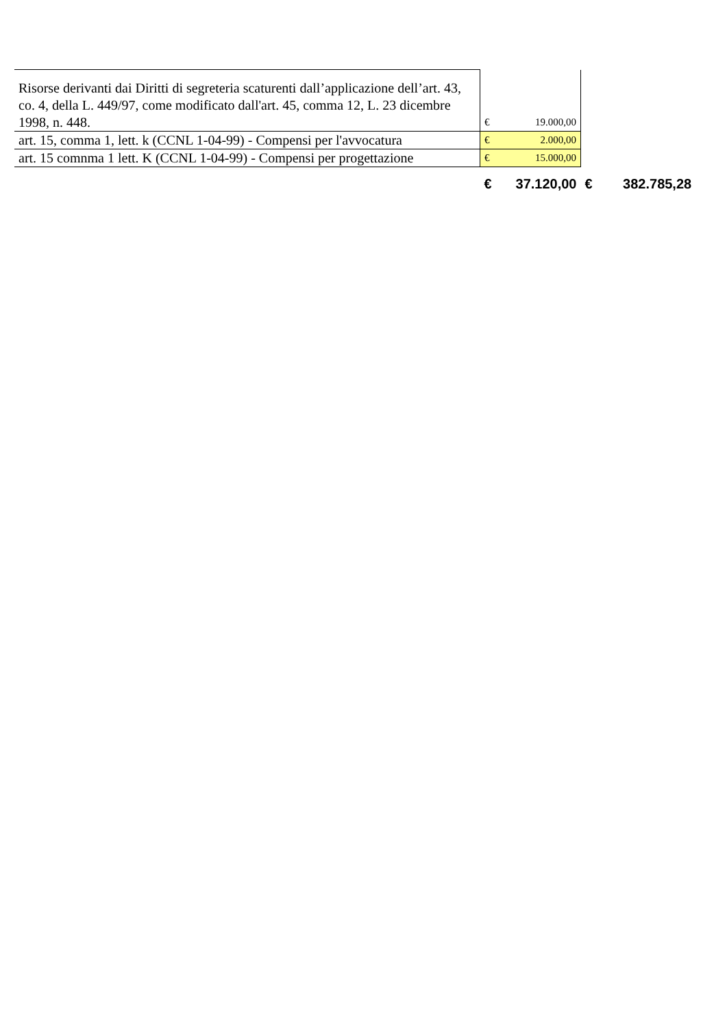| Risorse derivanti dai Diritti di segreteria scaturenti dall’applicazione dell’art. 43, co. 4, della L. 449/97, come modificato dall'art. 45, comma 12, L. 23 dicembre 1998, n. 448. | € | 19.000,00 | |
| art. 15, comma 1, lett. k (CCNL 1-04-99) - Compensi per l'avvocatura | € | 2.000,00 | |
| art. 15 comnma 1 lett. K (CCNL 1-04-99) - Compensi per progettazione | € | 15.000,00 | |
| | € | 37.120,00 | € 382.785,28 |